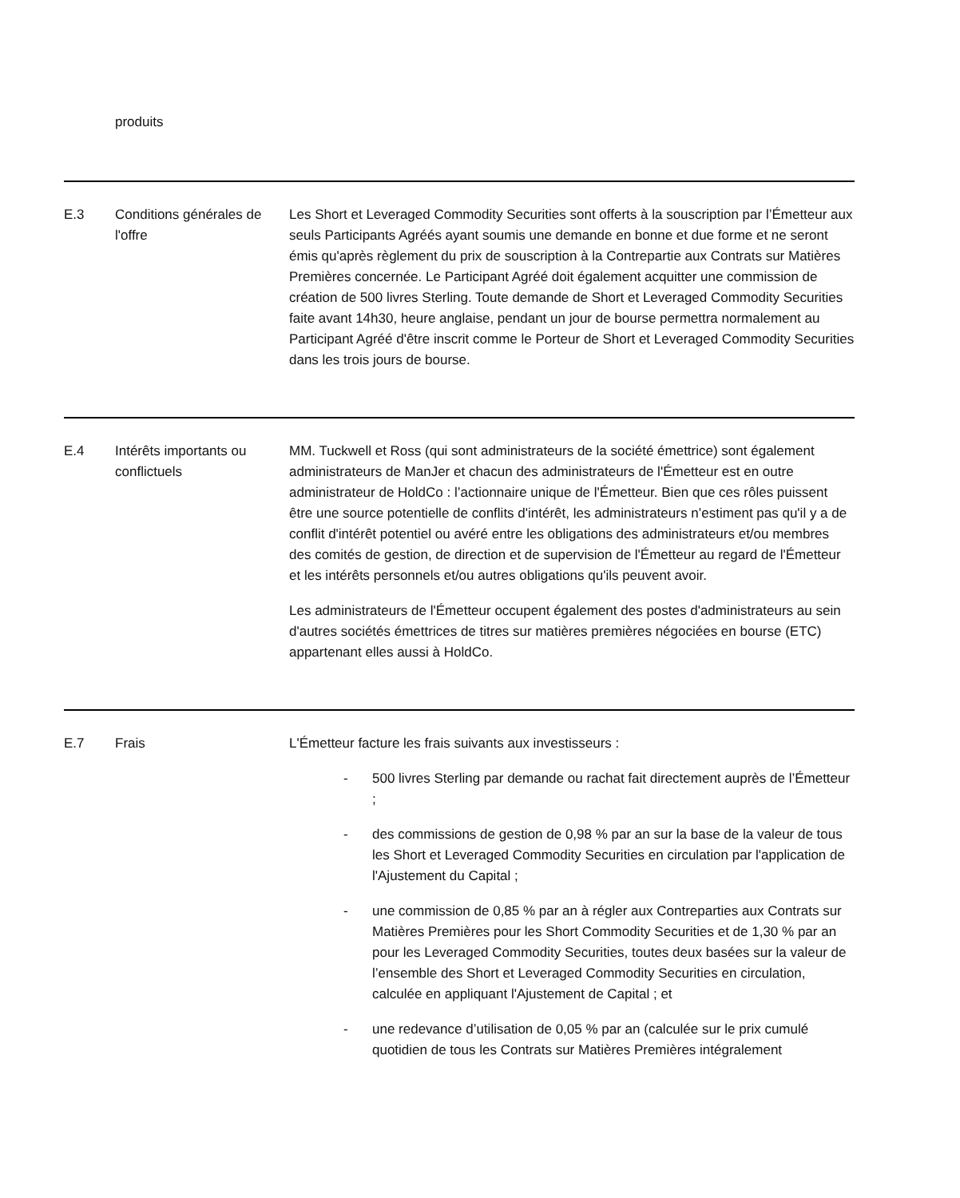| | produits | |
| E.3 | Conditions générales de l'offre | Les Short et Leveraged Commodity Securities sont offerts à la souscription par l’Émetteur aux seuls Participants Agréés ayant soumis une demande en bonne et due forme et ne seront émis qu'après règlement du prix de souscription à la Contrepartie aux Contrats sur Matières Premières concernée. Le Participant Agréé doit également acquitter une commission de création de 500 livres Sterling. Toute demande de Short et Leveraged Commodity Securities faite avant 14h30, heure anglaise, pendant un jour de bourse permettra normalement au Participant Agréé d'être inscrit comme le Porteur de Short et Leveraged Commodity Securities dans les trois jours de bourse. |
| E.4 | Intérêts importants ou conflictuels | MM. Tuckwell et Ross (qui sont administrateurs de la société émettrice) sont également administrateurs de ManJer et chacun des administrateurs de l'Émetteur est en outre administrateur de HoldCo : l’actionnaire unique de l'Émetteur. Bien que ces rôles puissent être une source potentielle de conflits d'intérêt, les administrateurs n’estiment pas qu'il y a de conflit d'intérêt potentiel ou avéré entre les obligations des administrateurs et/ou membres des comités de gestion, de direction et de supervision de l'Émetteur au regard de l'Émetteur et les intérêts personnels et/ou autres obligations qu'ils peuvent avoir. Les administrateurs de l'Émetteur occupent également des postes d'administrateurs au sein d'autres sociétés émettrices de titres sur matières premières négociées en bourse (ETC) appartenant elles aussi à HoldCo. |
| E.7 | Frais | L'Émetteur facture les frais suivants aux investisseurs : - 500 livres Sterling par demande ou rachat fait directement auprès de l’Émetteur ; - des commissions de gestion de 0,98 % par an sur la base de la valeur de tous les Short et Leveraged Commodity Securities en circulation par l'application de l'Ajustement du Capital ; - une commission de 0,85 % par an à régler aux Contreparties aux Contrats sur Matières Premières pour les Short Commodity Securities et de 1,30 % par an pour les Leveraged Commodity Securities, toutes deux basées sur la valeur de l’ensemble des Short et Leveraged Commodity Securities en circulation, calculée en appliquant l'Ajustement de Capital ; et - une redevance d’utilisation de 0,05 % par an (calculée sur le prix cumulé quotidien de tous les Contrats sur Matières Premières intégralement |